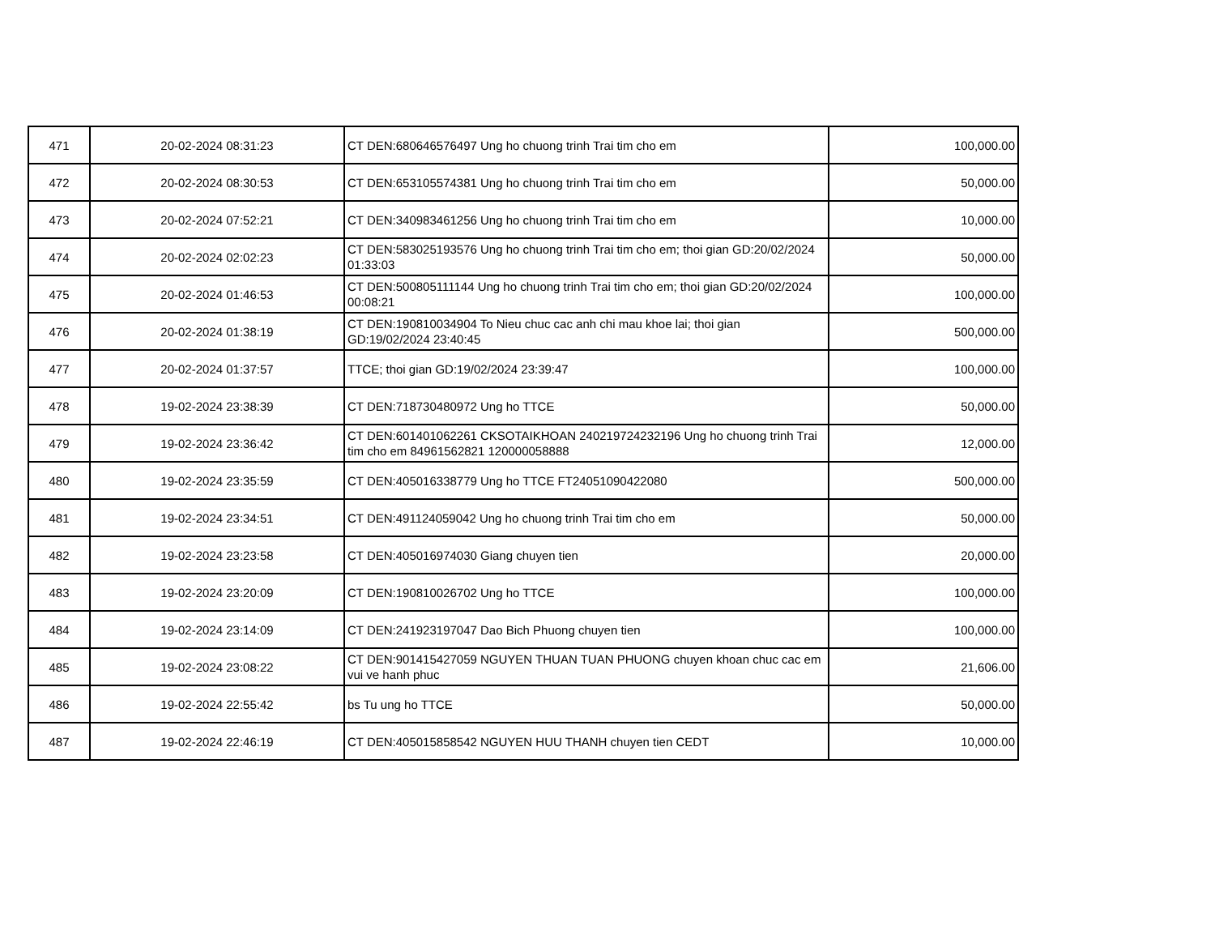| 471 | 20-02-2024 08:31:23 | CT DEN:680646576497 Ung ho chuong trinh Trai tim cho em | 100,000.00 |
| 472 | 20-02-2024 08:30:53 | CT DEN:653105574381 Ung ho chuong trinh Trai tim cho em | 50,000.00 |
| 473 | 20-02-2024 07:52:21 | CT DEN:340983461256 Ung ho chuong trinh Trai tim cho em | 10,000.00 |
| 474 | 20-02-2024 02:02:23 | CT DEN:583025193576 Ung ho chuong trinh Trai tim cho em; thoi gian GD:20/02/2024 01:33:03 | 50,000.00 |
| 475 | 20-02-2024 01:46:53 | CT DEN:500805111144 Ung ho chuong trinh Trai tim cho em; thoi gian GD:20/02/2024 00:08:21 | 100,000.00 |
| 476 | 20-02-2024 01:38:19 | CT DEN:190810034904 To Nieu chuc cac anh chi mau khoe lai; thoi gian GD:19/02/2024 23:40:45 | 500,000.00 |
| 477 | 20-02-2024 01:37:57 | TTCE; thoi gian GD:19/02/2024 23:39:47 | 100,000.00 |
| 478 | 19-02-2024 23:38:39 | CT DEN:718730480972 Ung ho TTCE | 50,000.00 |
| 479 | 19-02-2024 23:36:42 | CT DEN:601401062261 CKSOTAIKHOAN 240219724232196 Ung ho chuong trinh Trai tim cho em 84961562821 120000058888 | 12,000.00 |
| 480 | 19-02-2024 23:35:59 | CT DEN:405016338779 Ung ho TTCE FT24051090422080 | 500,000.00 |
| 481 | 19-02-2024 23:34:51 | CT DEN:491124059042 Ung ho chuong trinh Trai tim cho em | 50,000.00 |
| 482 | 19-02-2024 23:23:58 | CT DEN:405016974030 Giang chuyen tien | 20,000.00 |
| 483 | 19-02-2024 23:20:09 | CT DEN:190810026702 Ung ho TTCE | 100,000.00 |
| 484 | 19-02-2024 23:14:09 | CT DEN:241923197047 Dao Bich Phuong chuyen tien | 100,000.00 |
| 485 | 19-02-2024 23:08:22 | CT DEN:901415427059 NGUYEN THUAN TUAN PHUONG chuyen khoan chuc cac em vui ve hanh phuc | 21,606.00 |
| 486 | 19-02-2024 22:55:42 | bs Tu ung ho TTCE | 50,000.00 |
| 487 | 19-02-2024 22:46:19 | CT DEN:405015858542 NGUYEN HUU THANH chuyen tien CEDT | 10,000.00 |